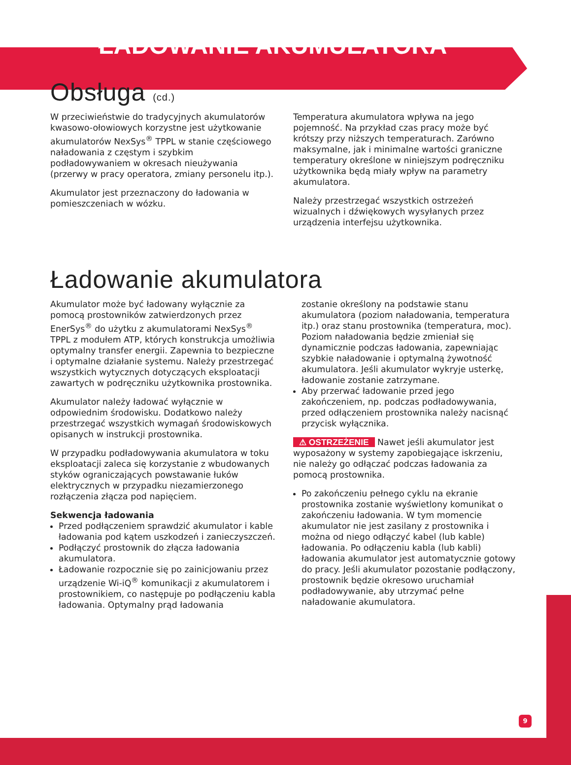ŁADOWANIE AKUMULATORA
Obsługa (cd.)
W przeciwieństwie do tradycyjnych akumulatorów kwasowo-ołowiowych korzystne jest użytkowanie akumulatorów NexSys<sup>®</sup> TPPL w stanie częściowego naładowania z częstym i szybkim podładowywaniem w okresach nieużywania (przerwy w pracy operatora, zmiany personelu itp.).
Akumulator jest przeznaczony do ładowania w pomieszczeniach w wózku.
Temperatura akumulatora wpływa na jego pojemność. Na przykład czas pracy może być krótszy przy niższych temperaturach. Zarówno maksymalne, jak i minimalne wartości graniczne temperatury określone w niniejszym podręczniku użytkownika będą miały wpływ na parametry akumulatora.
Należy przestrzegać wszystkich ostrzeżeń wizualnych i dźwiękowych wysyłanych przez urządzenia interfejsu użytkownika.
Ładowanie akumulatora
Akumulator może być ładowany wyłącznie za pomocą prostowników zatwierdzonych przez EnerSys<sup>®</sup> do użytku z akumulatorami NexSys<sup>®</sup> TPPL z modułem ATP, których konstrukcja umożliwia optymalny transfer energii. Zapewnia to bezpieczne i optymalne działanie systemu. Należy przestrzegać wszystkich wytycznych dotyczących eksploatacji zawartych w podręczniku użytkownika prostownika.
Akumulator należy ładować wyłącznie w odpowiednim środowisku. Dodatkowo należy przestrzegać wszystkich wymagań środowiskowych opisanych w instrukcji prostownika.
W przypadku podładowywania akumulatora w toku eksploatacji zaleca się korzystanie z wbudowanych styków ograniczających powstawanie łuków elektrycznych w przypadku niezamierzonego rozłączenia złącza pod napięciem.
Sekwencja ładowania
Przed podłączeniem sprawdzić akumulator i kable ładowania pod kątem uszkodzeń i zanieczyszczeń.
Podłączyć prostownik do złącza ładowania akumulatora.
Ładowanie rozpocznie się po zainicjowaniu przez urządzenie Wi-iQ<sup>®</sup> komunikacji z akumulatorem i prostownikiem, co następuje po podłączeniu kabla ładowania. Optymalny prąd ładowania
zostanie określony na podstawie stanu akumulatora (poziom naładowania, temperatura itp.) oraz stanu prostownika (temperatura, moc). Poziom naładowania będzie zmieniał się dynamicznie podczas ładowania, zapewniając szybkie naładowanie i optymalną żywotność akumulatora. Jeśli akumulator wykryje usterkę, ładowanie zostanie zatrzymane.
Aby przerwać ładowanie przed jego zakończeniem, np. podczas podładowywania, przed odłączeniem prostownika należy nacisnąć przycisk wyłącznika.
⚠ OSTRZEŻENIE Nawet jeśli akumulator jest wyposażony w systemy zapobiegające iskrzeniu, nie należy go odłączać podczas ładowania za pomocą prostownika.
Po zakończeniu pełnego cyklu na ekranie prostownika zostanie wyświetlony komunikat o zakończeniu ładowania. W tym momencie akumulator nie jest zasilany z prostownika i można od niego odłączyć kabel (lub kable) ładowania. Po odłączeniu kabla (lub kabli) ładowania akumulator jest automatycznie gotowy do pracy. Jeśli akumulator pozostanie podłączony, prostownik będzie okresowo uruchamiał podładowywanie, aby utrzymać pełne naładowanie akumulatora.
9